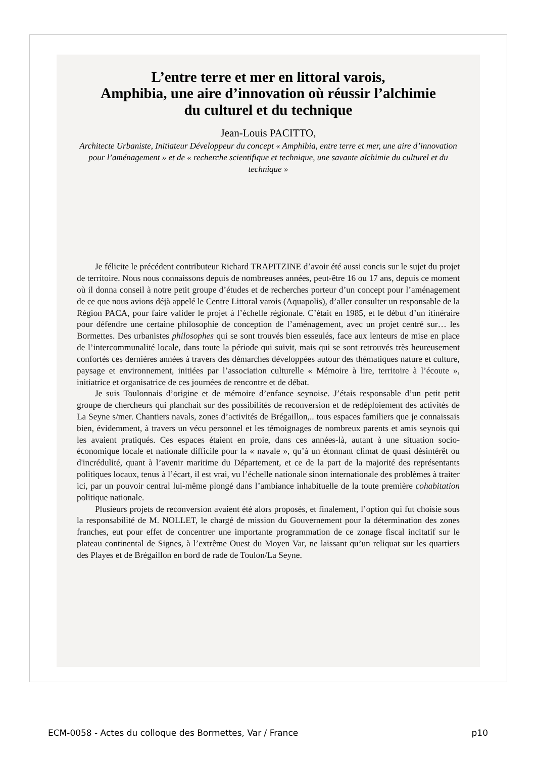L’entre terre et mer en littoral varois,
Amphibia, une aire d’innovation où réussir l’alchimie
du culturel et du technique
Jean-Louis PACITTO,
Architecte Urbaniste, Initiateur Développeur du concept « Amphibia, entre terre et mer, une aire d’innovation pour l’aménagement » et de « recherche scientifique et technique, une savante alchimie du culturel et du technique »
Je félicite le précédent contributeur Richard TRAPITZINE d’avoir été aussi concis sur le sujet du projet de territoire. Nous nous connaissons depuis de nombreuses années, peut-être 16 ou 17 ans, depuis ce moment où il donna conseil à notre petit groupe d’études et de recherches porteur d’un concept pour l’aménagement de ce que nous avions déjà appelé le Centre Littoral varois (Aquapolis), d’aller consulter un responsable de la Région PACA, pour faire valider le projet à l’échelle régionale. C’était en 1985, et le début d’un itinéraire pour défendre une certaine philosophie de conception de l’aménagement, avec un projet centré sur… les Bormettes. Des urbanistes philosophes qui se sont trouvés bien esseulés, face aux lenteurs de mise en place de l’intercommunalité locale, dans toute la période qui suivit, mais qui se sont retrouvés très heureusement confortés ces dernières années à travers des démarches développées autour des thématiques nature et culture, paysage et environnement, initiées par l’association culturelle « Mémoire à lire, territoire à l’écoute », initiatrice et organisatrice de ces journées de rencontre et de débat.
Je suis Toulonnais d’origine et de mémoire d’enfance seynoise. J’étais responsable d’un petit petit groupe de chercheurs qui planchait sur des possibilités de reconversion et de redéploiement des activités de La Seyne s/mer. Chantiers navals, zones d’activités de Brégaillon,.. tous espaces familiers que je connaissais bien, évidemment, à travers un vécu personnel et les témoignages de nombreux parents et amis seynois qui les avaient pratiqués. Ces espaces étaient en proie, dans ces années-là, autant à une situation socio-économique locale et nationale difficile pour la « navale », qu’à un étonnant climat de quasi désintérêt ou d'incrédulité, quant à l’avenir maritime du Département, et ce de la part de la majorité des représentants politiques locaux, tenus à l’écart, il est vrai, vu l’échelle nationale sinon internationale des problèmes à traiter ici, par un pouvoir central lui-même plongé dans l’ambiance inhabituelle de la toute première cohabitation politique nationale.
Plusieurs projets de reconversion avaient été alors proposés, et finalement, l’option qui fut choisie sous la responsabilité de M. NOLLET, le chargé de mission du Gouvernement pour la détermination des zones franches, eut pour effet de concentrer une importante programmation de ce zonage fiscal incitatif sur le plateau continental de Signes, à l’extrême Ouest du Moyen Var, ne laissant qu’un reliquat sur les quartiers des Playes et de Brégaillon en bord de rade de Toulon/La Seyne.
ECM-0058 - Actes du colloque des Bormettes, Var / France p10